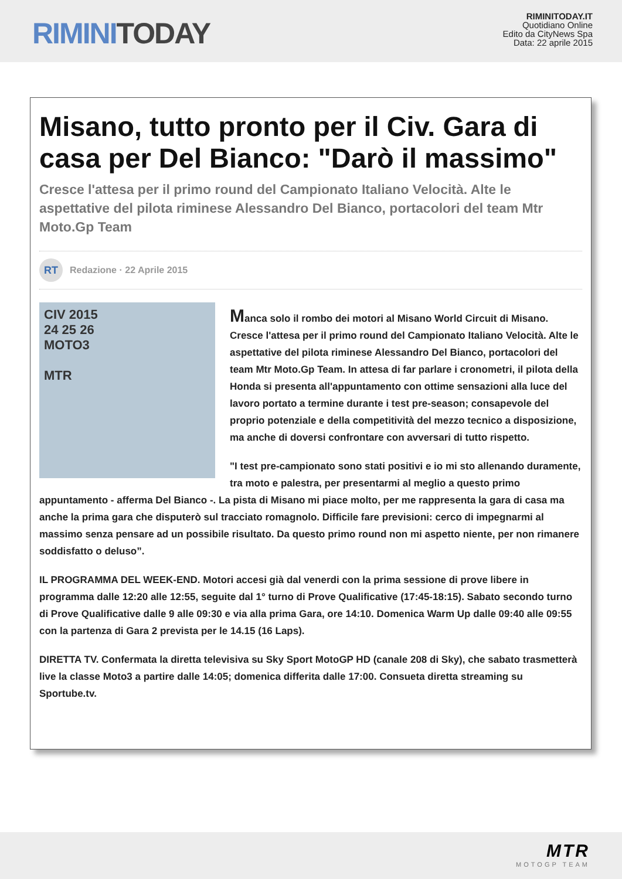RIMINI TODAY
RIMINITODAY.IT
Quotidiano Online
Edito da CityNews Spa
Data: 22 aprile 2015
Misano, tutto pronto per il Civ. Gara di casa per Del Bianco: "Darò il massimo"
Cresce l'attesa per il primo round del Campionato Italiano Velocità. Alte le aspettative del pilota riminese Alessandro Del Bianco, portacolori del team Mtr Moto.Gp Team
RT
Redazione · 22 Aprile 2015
CIV 2015
24 25 26
MOTO3
MTR
Manca solo il rombo dei motori al Misano World Circuit di Misano. Cresce l'attesa per il primo round del Campionato Italiano Velocità. Alte le aspettative del pilota riminese Alessandro Del Bianco, portacolori del team Mtr Moto.Gp Team. In attesa di far parlare i cronometri, il pilota della Honda si presenta all'appuntamento con ottime sensazioni alla luce del lavoro portato a termine durante i test pre-season; consapevole del proprio potenziale e della competitività del mezzo tecnico a disposizione, ma anche di doversi confrontare con avversari di tutto rispetto.
"I test pre-campionato sono stati positivi e io mi sto allenando duramente, tra moto e palestra, per presentarmi al meglio a questo primo appuntamento - afferma Del Bianco -. La pista di Misano mi piace molto, per me rappresenta la gara di casa ma anche la prima gara che disputerò sul tracciato romagnolo. Difficile fare previsioni: cerco di impegnarmi al massimo senza pensare ad un possibile risultato. Da questo primo round non mi aspetto niente, per non rimanere soddisfatto o deluso”.
IL PROGRAMMA DEL WEEK-END. Motori accesi già dal venerdi con la prima sessione di prove libere in programma dalle 12:20 alle 12:55, seguite dal 1° turno di Prove Qualificative (17:45-18:15). Sabato secondo turno di Prove Qualificative dalle 9 alle 09:30 e via alla prima Gara, ore 14:10. Domenica Warm Up dalle 09:40 alle 09:55 con la partenza di Gara 2 prevista per le 14.15 (16 Laps).
DIRETTA TV. Confermata la diretta televisiva su Sky Sport MotoGP HD (canale 208 di Sky), che sabato trasmetterà live la classe Moto3 a partire dalle 14:05; domenica differita dalle 17:00. Consueta diretta streaming su Sportube.tv.
MTR
MOTOGP TEAM